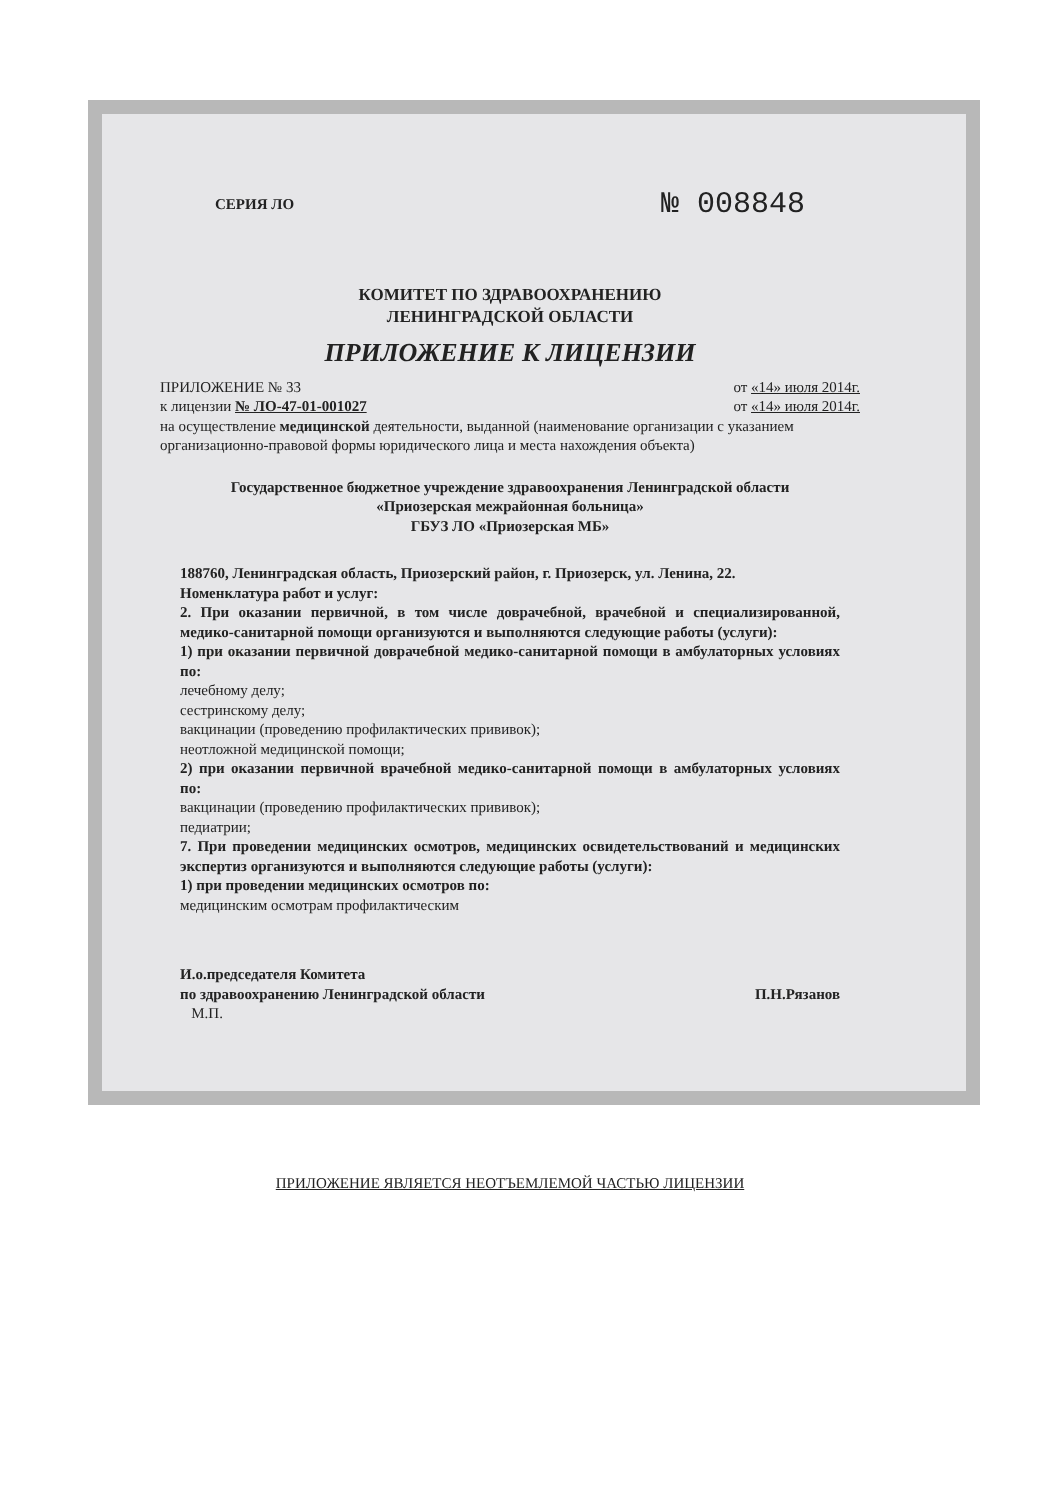СЕРИЯ ЛО № 008848
КОМИТЕТ ПО ЗДРАВООХРАНЕНИЮ
ЛЕНИНГРАДСКОЙ ОБЛАСТИ
ПРИЛОЖЕНИЕ К ЛИЦЕНЗИИ
ПРИЛОЖЕНИЕ № 33 от «14» июля 2014г.
к лицензии № ЛО-47-01-001027 от «14» июля 2014г.
на осуществление медицинской деятельности, выданной (наименование организации с указанием организационно-правовой формы юридического лица и места нахождения объекта)
Государственное бюджетное учреждение здравоохранения Ленинградской области
«Приозерская межрайонная больница»
ГБУЗ ЛО «Приозерская МБ»
188760, Ленинградская область, Приозерский район, г. Приозерск, ул. Ленина, 22.
Номенклатура работ и услуг:
2. При оказании первичной, в том числе доврачебной, врачебной и специализированной, медико-санитарной помощи организуются и выполняются следующие работы (услуги):
1) при оказании первичной доврачебной медико-санитарной помощи в амбулаторных условиях по:
лечебному делу;
сестринскому делу;
вакцинации (проведению профилактических прививок);
неотложной медицинской помощи;
2) при оказании первичной врачебной медико-санитарной помощи в амбулаторных условиях по:
вакцинации (проведению профилактических прививок);
педиатрии;
7. При проведении медицинских осмотров, медицинских освидетельствований и медицинских экспертиз организуются и выполняются следующие работы (услуги):
1) при проведении медицинских осмотров по:
медицинским осмотрам профилактическим
И.о.председателя Комитета
по здравоохранению Ленинградской области
М.П.
П.Н.Рязанов
ПРИЛОЖЕНИЕ ЯВЛЯЕТСЯ НЕОТЪЕМЛЕМОЙ ЧАСТЬЮ ЛИЦЕНЗИИ